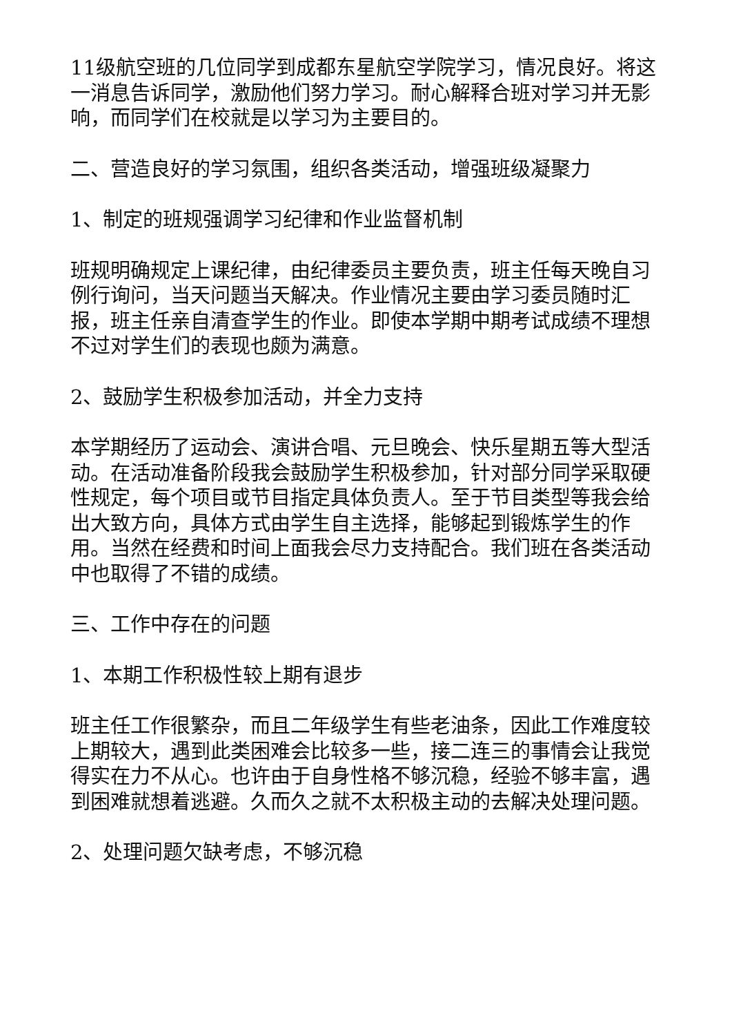11级航空班的几位同学到成都东星航空学院学习，情况良好。将这一消息告诉同学，激励他们努力学习。耐心解释合班对学习并无影响，而同学们在校就是以学习为主要目的。
二、营造良好的学习氛围，组织各类活动，增强班级凝聚力
1、制定的班规强调学习纪律和作业监督机制
班规明确规定上课纪律，由纪律委员主要负责，班主任每天晚自习例行询问，当天问题当天解决。作业情况主要由学习委员随时汇报，班主任亲自清查学生的作业。即使本学期中期考试成绩不理想不过对学生们的表现也颇为满意。
2、鼓励学生积极参加活动，并全力支持
本学期经历了运动会、演讲合唱、元旦晚会、快乐星期五等大型活动。在活动准备阶段我会鼓励学生积极参加，针对部分同学采取硬性规定，每个项目或节目指定具体负责人。至于节目类型等我会给出大致方向，具体方式由学生自主选择，能够起到锻炼学生的作用。当然在经费和时间上面我会尽力支持配合。我们班在各类活动中也取得了不错的成绩。
三、工作中存在的问题
1、本期工作积极性较上期有退步
班主任工作很繁杂，而且二年级学生有些老油条，因此工作难度较上期较大，遇到此类困难会比较多一些，接二连三的事情会让我觉得实在力不从心。也许由于自身性格不够沉稳，经验不够丰富，遇到困难就想着逃避。久而久之就不太积极主动的去解决处理问题。
2、处理问题欠缺考虑，不够沉稳